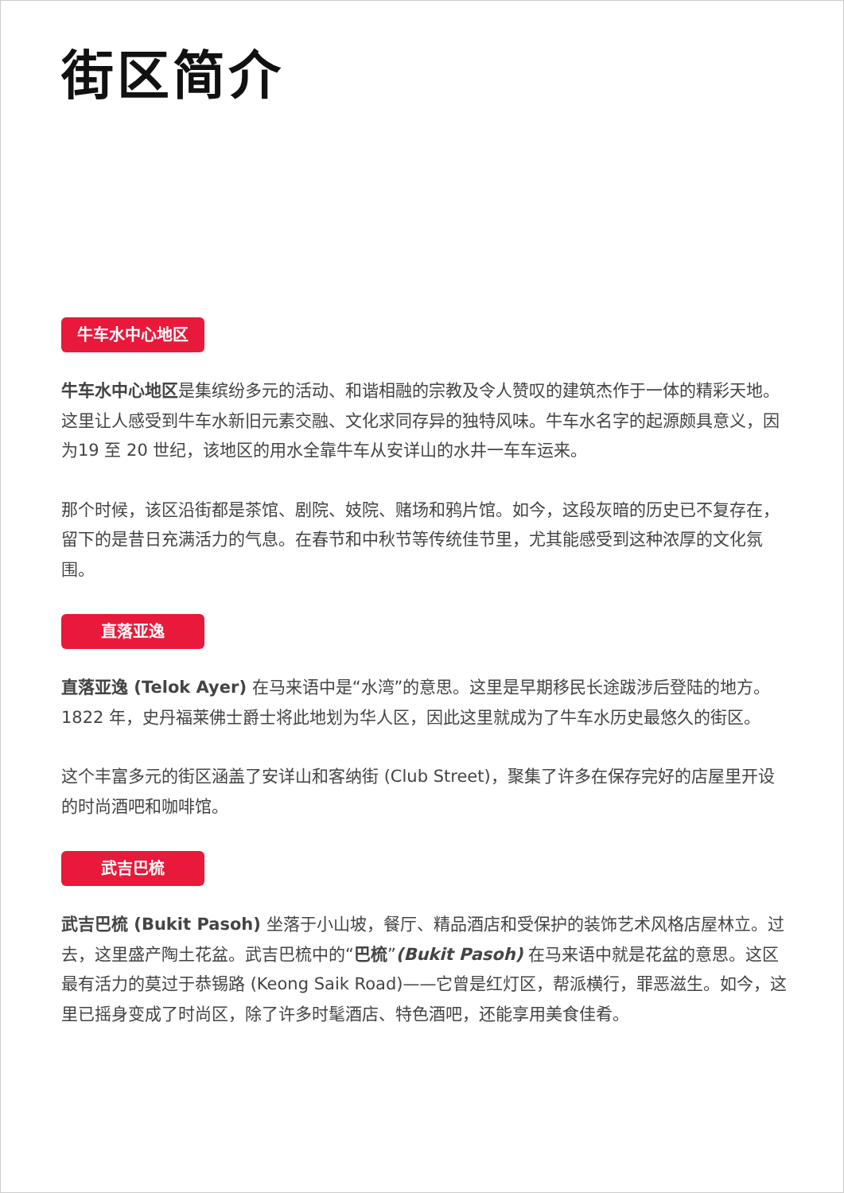街区简介
牛车水中心地区
牛车水中心地区是集缤纷多元的活动、和谐相融的宗教及令人赞叹的建筑杰作于一体的精彩天地。这里让人感受到牛车水新旧元素交融、文化求同存异的独特风味。牛车水名字的起源颇具意义，因为19 至 20 世纪，该地区的用水全靠牛车从安详山的水井一车车运来。
那个时候，该区沿街都是茶馆、剧院、妓院、赌场和鸦片馆。如今，这段灰暗的历史已不复存在，留下的是昔日充满活力的气息。在春节和中秋节等传统佳节里，尤其能感受到这种浓厚的文化氛围。
直落亚逸
直落亚逸 (Telok Ayer) 在马来语中是“水湾”的意思。这里是早期移民长途跋涉后登陆的地方。1822 年，史丹福莱佛士爵士将此地划为华人区，因此这里就成为了牛车水历史最悠久的街区。
这个丰富多元的街区涵盖了安详山和客纳街 (Club Street)，聚集了许多在保存完好的店屋里开设的时尚酒吧和咖啡馆。
武吉巴梳
武吉巴梳 (Bukit Pasoh) 坐落于小山坡，餐厅、精品酒店和受保护的装饰艺术风格店屋林立。过去，这里盛产陶土花盆。武吉巴梳中的“巴梳”(Bukit Pasoh) 在马来语中就是花盆的意思。这区最有活力的莫过于恭锡路 (Keong Saik Road)——它曾是红灯区，帮派横行，罪恶滋生。如今，这里已摇身变成了时尚区，除了许多时髦酒店、特色酒吧，还能享用美食佳肴。